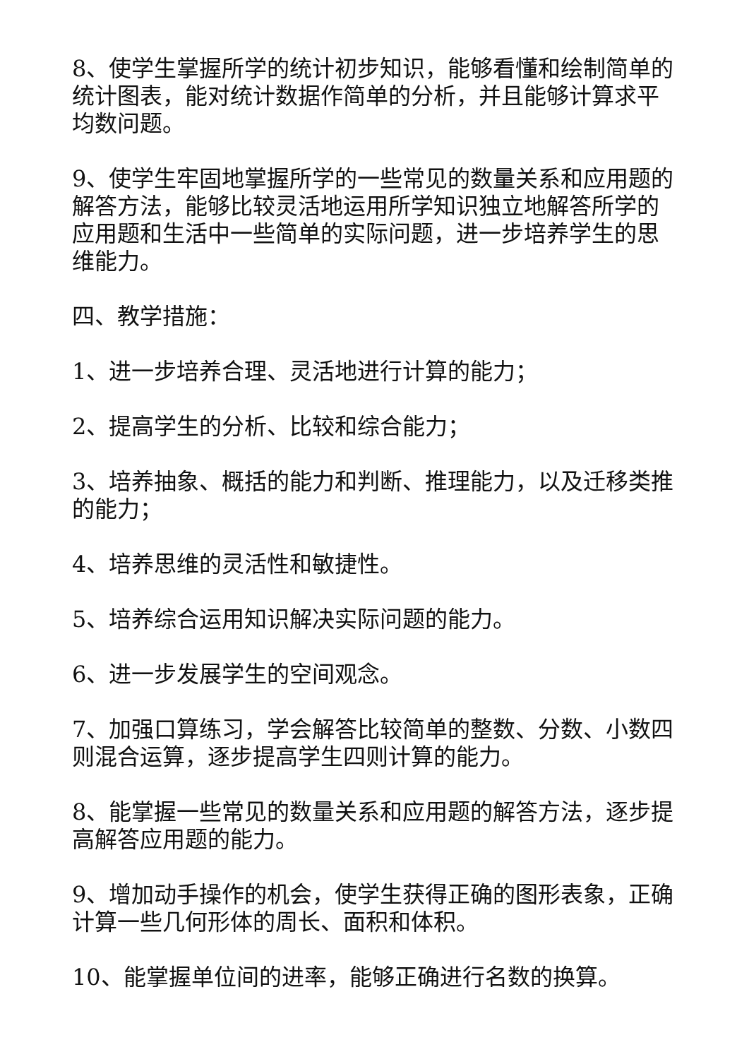8、使学生掌握所学的统计初步知识，能够看懂和绘制简单的统计图表，能对统计数据作简单的分析，并且能够计算求平均数问题。
9、使学生牢固地掌握所学的一些常见的数量关系和应用题的解答方法，能够比较灵活地运用所学知识独立地解答所学的应用题和生活中一些简单的实际问题，进一步培养学生的思维能力。
四、教学措施：
1、进一步培养合理、灵活地进行计算的能力；
2、提高学生的分析、比较和综合能力；
3、培养抽象、概括的能力和判断、推理能力，以及迁移类推的能力；
4、培养思维的灵活性和敏捷性。
5、培养综合运用知识解决实际问题的能力。
6、进一步发展学生的空间观念。
7、加强口算练习，学会解答比较简单的整数、分数、小数四则混合运算，逐步提高学生四则计算的能力。
8、能掌握一些常见的数量关系和应用题的解答方法，逐步提高解答应用题的能力。
9、增加动手操作的机会，使学生获得正确的图形表象，正确计算一些几何形体的周长、面积和体积。
10、能掌握单位间的进率，能够正确进行名数的换算。